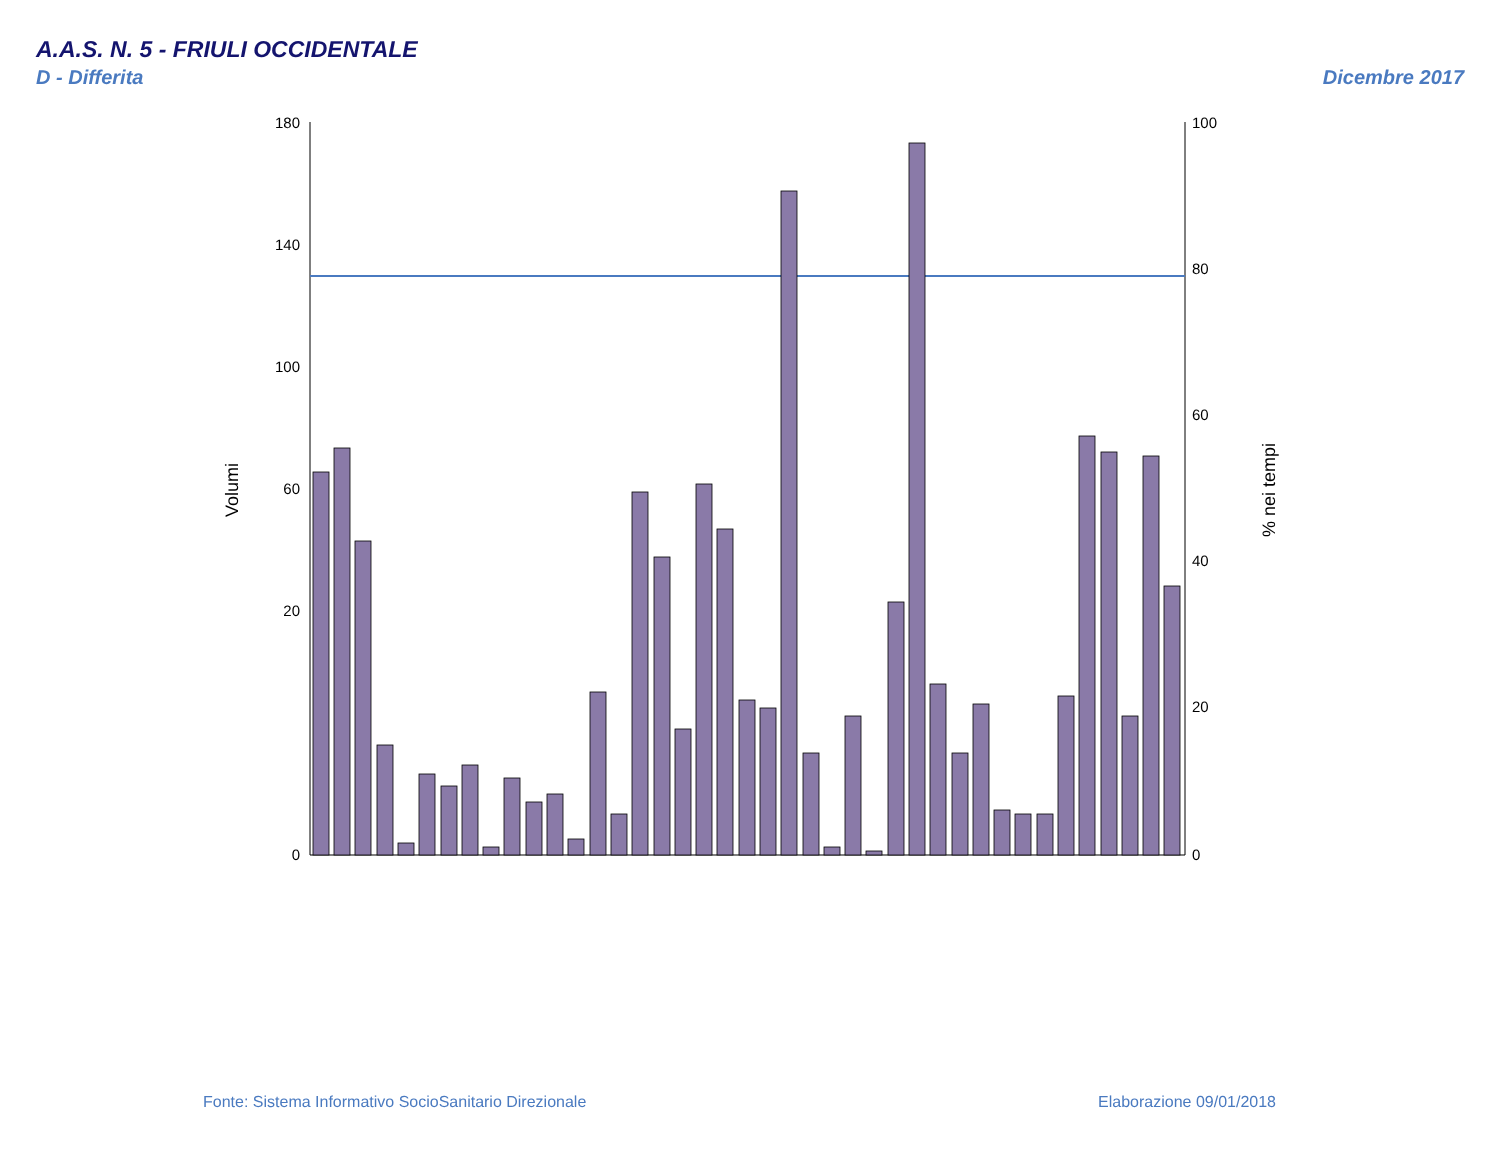A.A.S. N. 5 - FRIULI OCCIDENTALE
D - Differita Dicembre 2017
180
140
100
60
20
0
100
80
60
40
20
0
Volumi
% nei tempi
Fonte: Sistema Informativo SocioSanitario Direzionale
Elaborazione 09/01/2018